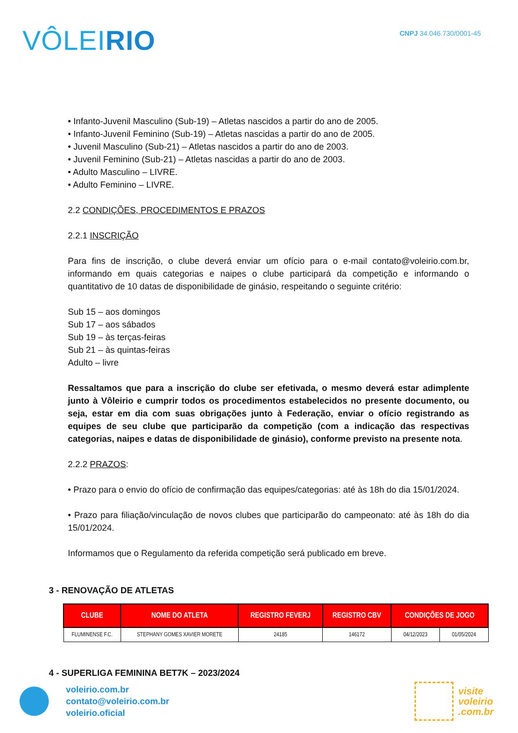VÔLEIRIO
CNPJ 34.046.730/0001-45
• Infanto-Juvenil Masculino (Sub-19) – Atletas nascidos a partir do ano de 2005.
• Infanto-Juvenil Feminino (Sub-19) – Atletas nascidas a partir do ano de 2005.
• Juvenil Masculino (Sub-21) – Atletas nascidos a partir do ano de 2003.
• Juvenil Feminino (Sub-21) – Atletas nascidas a partir do ano de 2003.
• Adulto Masculino – LIVRE.
• Adulto Feminino – LIVRE.
2.2 CONDIÇÕES, PROCEDIMENTOS E PRAZOS
2.2.1 INSCRIÇÃO
Para fins de inscrição, o clube deverá enviar um ofício para o e-mail contato@voleirio.com.br, informando em quais categorias e naipes o clube participará da competição e informando o quantitativo de 10 datas de disponibilidade de ginásio, respeitando o seguinte critério:
Sub 15 – aos domingos
Sub 17 – aos sábados
Sub 19 – às terças-feiras
Sub 21 – às quintas-feiras
Adulto – livre
Ressaltamos que para a inscrição do clube ser efetivada, o mesmo deverá estar adimplente junto à Vôleirio e cumprir todos os procedimentos estabelecidos no presente documento, ou seja, estar em dia com suas obrigações junto à Federação, enviar o ofício registrando as equipes de seu clube que participarão da competição (com a indicação das respectivas categorias, naipes e datas de disponibilidade de ginásio), conforme previsto na presente nota.
2.2.2 PRAZOS:
• Prazo para o envio do ofício de confirmação das equipes/categorias: até às 18h do dia 15/01/2024.
• Prazo para filiação/vinculação de novos clubes que participarão do campeonato: até às 18h do dia 15/01/2024.
Informamos que o Regulamento da referida competição será publicado em breve.
3 - RENOVAÇÃO DE ATLETAS
| CLUBE | NOME DO ATLETA | REGISTRO FEVERJ | REGISTRO CBV | CONDIÇÕES DE JOGO | |
| --- | --- | --- | --- | --- | --- |
| FLUMINENSE F.C. | STEPHANY GOMES XAVIER MORETE | 24185 | 146172 | 04/12/2023 | 01/05/2024 |
4 - SUPERLIGA FEMININA BET7K – 2023/2024
voleirio.com.br
contato@voleirio.com.br
voleirio.oficial
visite
voleirio
.com.br